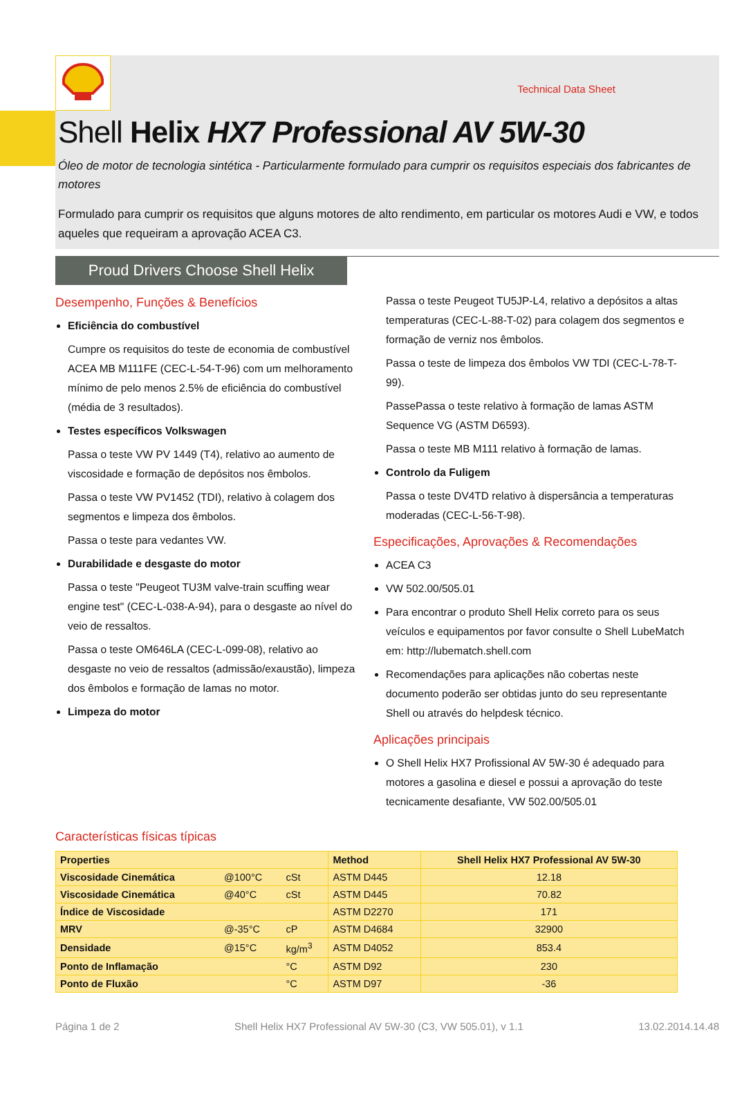Technical Data Sheet
Shell Helix HX7 Professional AV 5W-30
Óleo de motor de tecnologia sintética - Particularmente formulado para cumprir os requisitos especiais dos fabricantes de motores
Formulado para cumprir os requisitos que alguns motores de alto rendimento, em particular os motores Audi e VW, e todos aqueles que requeiram a aprovação ACEA C3.
Proud Drivers Choose Shell Helix
Desempenho, Funções & Benefícios
Eficiência do combustível
Cumpre os requisitos do teste de economia de combustível ACEA MB M111FE (CEC-L-54-T-96) com um melhoramento mínimo de pelo menos 2.5% de eficiência do combustível (média de 3 resultados).
Testes específicos Volkswagen
Passa o teste VW PV 1449 (T4), relativo ao aumento de viscosidade e formação de depósitos nos êmbolos.
Passa o teste VW PV1452 (TDI), relativo à colagem dos segmentos e limpeza dos êmbolos.
Passa o teste para vedantes VW.
Durabilidade e desgaste do motor
Passa o teste "Peugeot TU3M valve-train scuffing wear engine test" (CEC-L-038-A-94), para o desgaste ao nível do veio de ressaltos.
Passa o teste OM646LA (CEC-L-099-08), relativo ao desgaste no veio de ressaltos (admissão/exaustão), limpeza dos êmbolos e formação de lamas no motor.
Limpeza do motor
Passa o teste Peugeot TU5JP-L4, relativo a depósitos a altas temperaturas (CEC-L-88-T-02) para colagem dos segmentos e formação de verniz nos êmbolos.
Passa o teste de limpeza dos êmbolos VW TDI (CEC-L-78-T-99).
PassePassa o teste relativo à formação de lamas ASTM Sequence VG (ASTM D6593).
Passa o teste MB M111 relativo à formação de lamas.
Controlo da Fuligem
Passa o teste DV4TD relativo à dispersância a temperaturas moderadas (CEC-L-56-T-98).
Especificações, Aprovações & Recomendações
ACEA C3
VW 502.00/505.01
Para encontrar o produto Shell Helix correto para os seus veículos e equipamentos por favor consulte o Shell LubeMatch em: http://lubematch.shell.com
Recomendações para aplicações não cobertas neste documento poderão ser obtidas junto do seu representante Shell ou através do helpdesk técnico.
Aplicações principais
O Shell Helix HX7 Profissional AV 5W-30 é adequado para motores a gasolina e diesel e possui a aprovação do teste tecnicamente desafiante, VW 502.00/505.01
Características físicas típicas
| Properties | | | Method | Shell Helix HX7 Professional AV 5W-30 |
| --- | --- | --- | --- | --- |
| Viscosidade Cinemática | @100°C | cSt | ASTM D445 | 12.18 |
| Viscosidade Cinemática | @40°C | cSt | ASTM D445 | 70.82 |
| Índice de Viscosidade | | | ASTM D2270 | 171 |
| MRV | @-35°C | cP | ASTM D4684 | 32900 |
| Densidade | @15°C | kg/m<sup>3</sup> | ASTM D4052 | 853.4 |
| Ponto de Inflamação | | °C | ASTM D92 | 230 |
| Ponto de Fluxão | | °C | ASTM D97 | -36 |
Página 1 de 2 Shell Helix HX7 Professional AV 5W-30 (C3, VW 505.01), v 1.1 13.02.2014.14.48